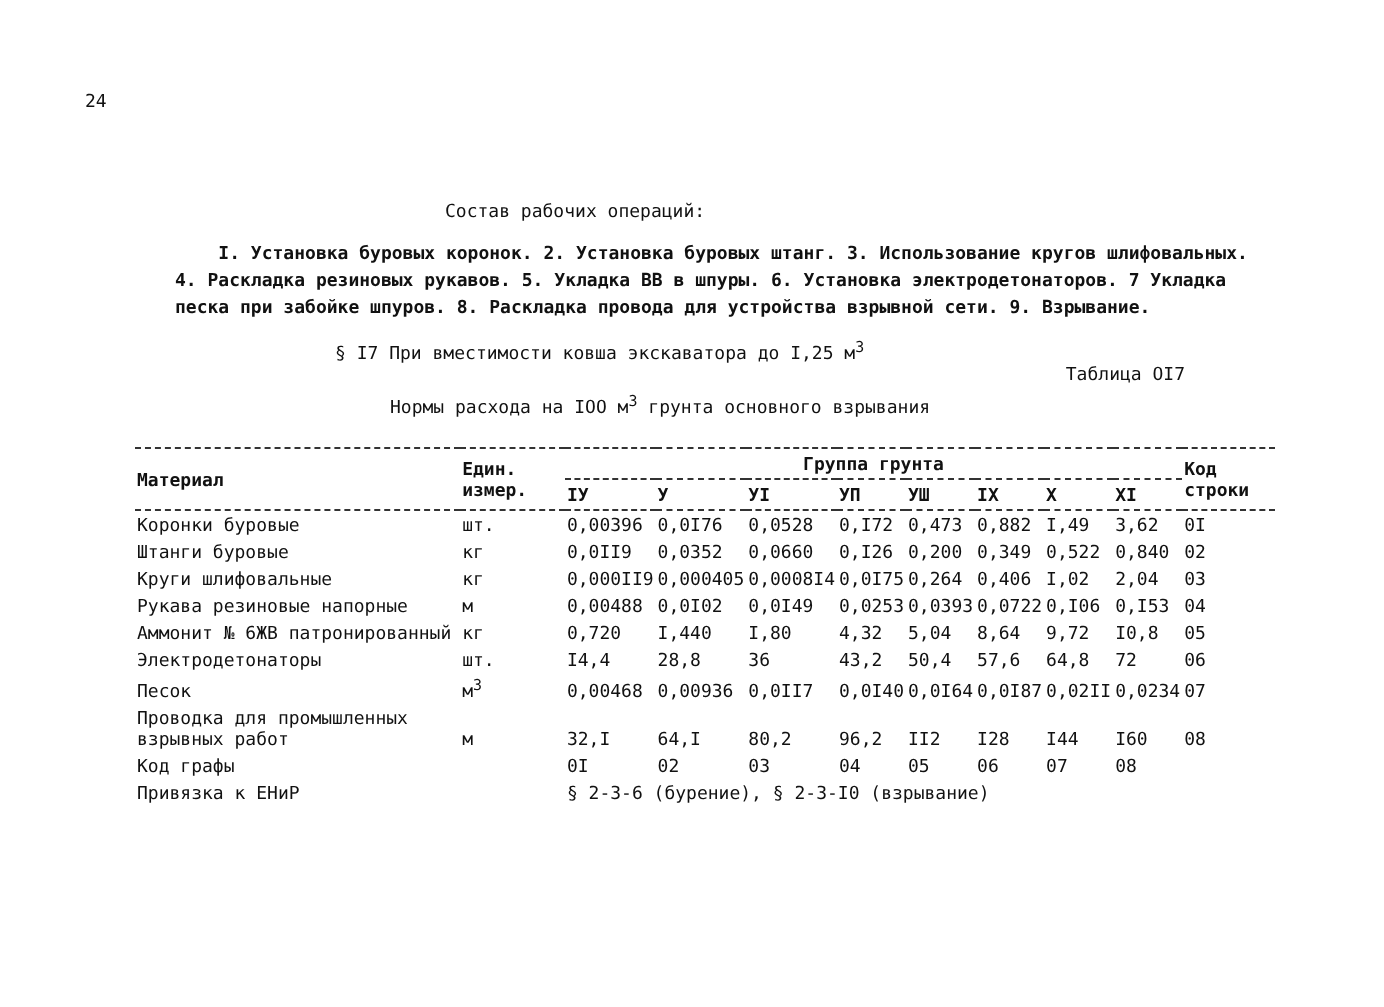24
Состав рабочих операций:
I. Установка буровых коронок. 2. Установка буровых штанг. 3. Использование кругов шлифовальных. 4. Раскладка резиновых рукавов. 5. Укладка ВВ в шпуры. 6. Установка электродетонаторов. 7 Укладка песка при забойке шпуров. 8. Раскладка провода для устройства взрывной сети. 9. Взрывание.
§ I7 При вместимости ковша экскаватора до I,25 м<sup>3</sup>
Таблица ОI7
Нормы расхода на IOO м<sup>3</sup> грунта основного взрывания
| Материал | Един. измер. | Группа грунта | | | | | | | | Код строки |
| --- | --- | --- | --- | --- | --- | --- | --- | --- | --- | --- |
| | | IУ | У | УI | УП | УШ | IX | X | XI | |
| Коронки буровые | шт. | 0,00396 | 0,0I76 | 0,0528 | 0,I72 | 0,473 | 0,882 | I,49 | 3,62 | 0I |
| Штанги буровые | кг | 0,0II9 | 0,0352 | 0,0660 | 0,I26 | 0,200 | 0,349 | 0,522 | 0,840 | 02 |
| Круги шлифовальные | кг | 0,000II9 | 0,000405 | 0,0008I4 | 0,0I75 | 0,264 | 0,406 | I,02 | 2,04 | 03 |
| Рукава резиновые напорные | м | 0,00488 | 0,0I02 | 0,0I49 | 0,0253 | 0,0393 | 0,0722 | 0,I06 | 0,I53 | 04 |
| Аммонит № 6ЖВ патронированный | кг | 0,720 | I,440 | I,80 | 4,32 | 5,04 | 8,64 | 9,72 | I0,8 | 05 |
| Электродетонаторы | шт. | I4,4 | 28,8 | 36 | 43,2 | 50,4 | 57,6 | 64,8 | 72 | 06 |
| Песок | м<sup>3</sup> | 0,00468 | 0,00936 | 0,0II7 | 0,0I40 | 0,0I64 | 0,0I87 | 0,02II | 0,0234 | 07 |
| Проводка для промышленных взрывных работ | м | 32,I | 64,I | 80,2 | 96,2 | II2 | I28 | I44 | I60 | 08 |
| Код графы | | 0I | 02 | 03 | 04 | 05 | 06 | 07 | 08 | |
| Привязка к ЕНиР | | § 2-3-6 (бурение), § 2-3-I0 (взрывание) | | | | | | | | |